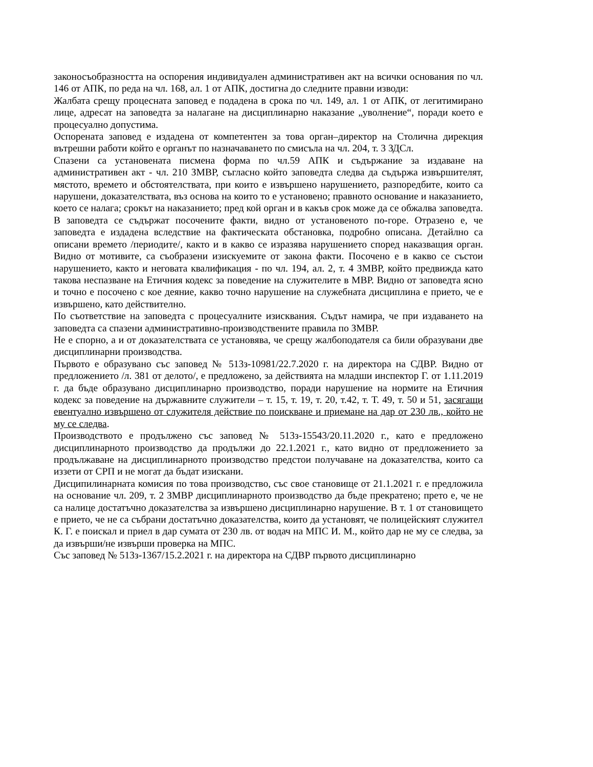законосъобразността на оспорения индивидуален административен акт на всички основания по чл. 146 от АПК, по реда на чл. 168, ал. 1 от АПК, достигна до следните правни изводи:
Жалбата срещу процесната заповед е подадена в срока по чл. 149, ал. 1 от АПК, от легитимирано лице, адресат на заповедта за налагане на дисциплинарно наказание „уволнение“, поради което е процесуално допустима.
Оспорената заповед е издадена от компетентен за това орган–директор на Столична дирекция вътрешни работи който е органът по назначаването по смисъла на чл. 204, т. 3 ЗДСл.
Спазени са установената писмена форма по чл.59 АПК и съдържание за издаване на административен акт - чл. 210 ЗМВР, съгласно който заповедта следва да съдържа извършителят, мястото, времето и обстоятелствата, при които е извършено нарушението, разпоредбите, които са нарушени, доказателствата, въз основа на които то е установено; правното основание и наказанието, което се налага; срокът на наказанието; пред кой орган и в какъв срок може да се обжалва заповедта.
В заповедта се съдържат посочените факти, видно от установеното по-горе. Отразено е, че заповедта е издадена вследствие на фактическата обстановка, подробно описана. Детайлно са описани времето /периодите/, както и в какво се изразява нарушението според наказващия орган. Видно от мотивите, са съобразени изискуемите от закона факти. Посочено е в какво се състои нарушението, както и неговата квалификация - по чл. 194, ал. 2, т. 4 ЗМВР, който предвижда като такова неспазване на Етичния кодекс за поведение на служителите в МВР. Видно от заповедта ясно и точно е посочено с кое деяние, какво точно нарушение на служебната дисциплина е прието, че е извършено, като действително.
По съответствие на заповедта с процесуалните изисквания. Съдът намира, че при издаването на заповедта са спазени административно-производствените правила по ЗМВР.
Не е спорно, а и от доказателствата се установява, че срещу жалбоподателя са били образувани две дисциплинарни производства.
Първото е образувано със заповед № 513з-10981/22.7.2020 г. на директора на СДВР. Видно от предложението /л. 381 от делото/, е предложено, за действията на младши инспектор Г. от 1.11.2019 г. да бъде образувано дисциплинарно производство, поради нарушение на нормите на Етичния кодекс за поведение на държавните служители – т. 15, т. 19, т. 20, т.42, т. Т. 49, т. 50 и 51, засягащи евентуално извършено от служителя действие по поискване и приемане на дар от 230 лв., който не му се следва.
Производството е продължено със заповед № 513з-15543/20.11.2020 г., като е предложено дисциплинарното производство да продължи до 22.1.2021 г., като видно от предложението за продължаване на дисциплинарното производство предстои получаване на доказателства, които са иззети от СРП и не могат да бъдат изискани.
Дисципилинарната комисия по това производство, със свое становище от 21.1.2021 г. е предложила на основание чл. 209, т. 2 ЗМВР дисциплинарното производство да бъде прекратено; прето е, че не са налице достатъчно доказателства за извършено дисциплинарно нарушение. В т. 1 от становището е прието, че не са събрани достатъчно доказателства, които да установят, че полицейският служител К. Г. е поискал и приел в дар сумата от 230 лв. от водач на МПС И. М., който дар не му се следва, за да извърши/не извърши проверка на МПС.
Със заповед № 513з-1367/15.2.2021 г. на директора на СДВР първото дисциплинарно